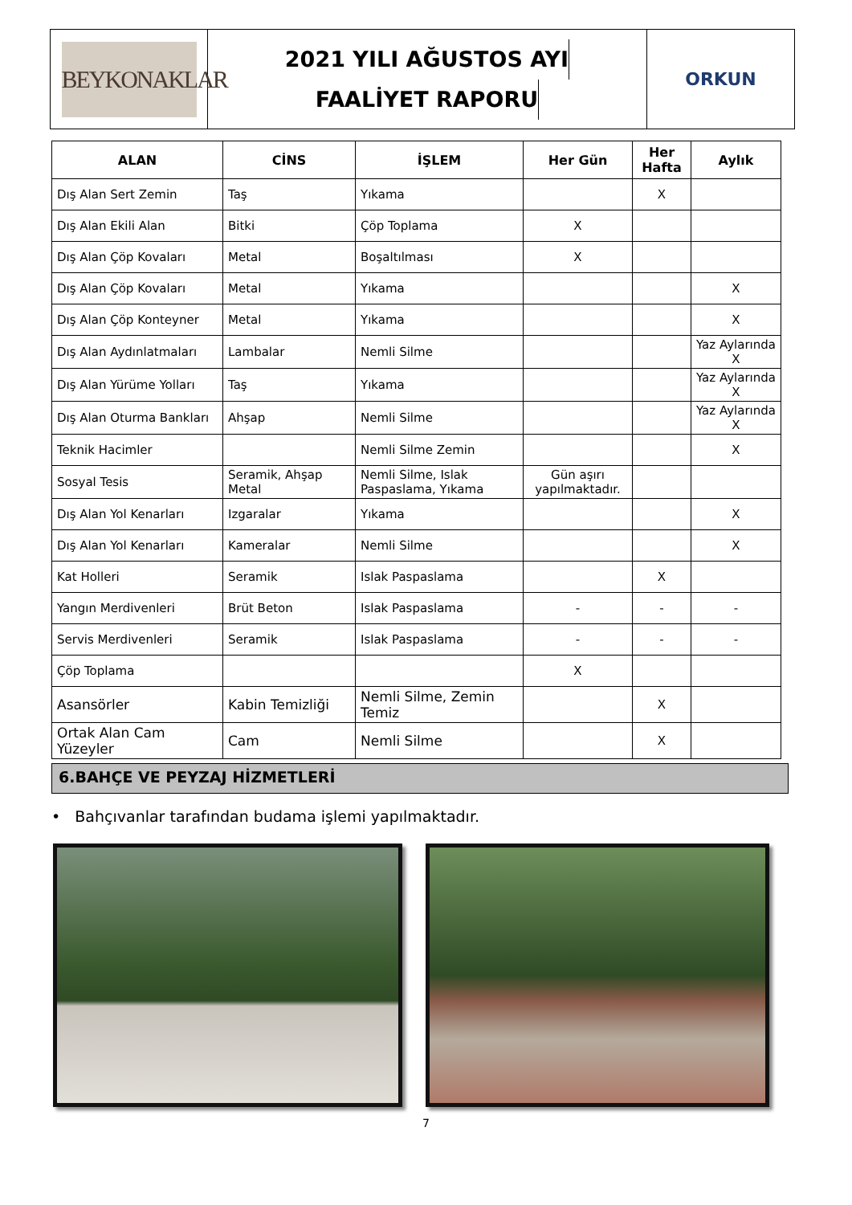BEYKONAKLAR
2021 YILI AĞUSTOS AYI
FAALİYET RAPORU
ORKUN
| ALAN | CİNS | İŞLEM | Her Gün | Her Hafta | Aylık |
| --- | --- | --- | --- | --- | --- |
| Dış Alan Sert Zemin | Taş | Yıkama | | X | |
| Dış Alan Ekili Alan | Bitki | Çöp Toplama | X | | |
| Dış Alan Çöp Kovaları | Metal | Boşaltılması | X | | |
| Dış Alan Çöp Kovaları | Metal | Yıkama | | | X |
| Dış Alan Çöp Konteyner | Metal | Yıkama | | | X |
| Dış Alan Aydınlatmaları | Lambalar | Nemli Silme | | | Yaz Aylarında X |
| Dış Alan Yürüme Yolları | Taş | Yıkama | | | Yaz Aylarında X |
| Dış Alan Oturma Bankları | Ahşap | Nemli Silme | | | Yaz Aylarında X |
| Teknik Hacimler | | Nemli Silme Zemin | | | X |
| Sosyal Tesis | Seramik, Ahşap Metal | Nemli Silme, Islak Paspaslama, Yıkama | Gün aşırı yapılmaktadır. | | |
| Dış Alan Yol Kenarları | Izgaralar | Yıkama | | | X |
| Dış Alan Yol Kenarları | Kameralar | Nemli Silme | | | X |
| Kat Holleri | Seramik | Islak Paspaslama | | X | |
| Yangın Merdivenleri | Brüt Beton | Islak Paspaslama | - | - | - |
| Servis Merdivenleri | Seramik | Islak Paspaslama | - | - | - |
| Çöp Toplama | | | X | | |
| Asansörler | Kabin Temizliği | Nemli Silme, Zemin Temiz | | X | |
| Ortak Alan Cam Yüzeyler | Cam | Nemli Silme | | X | |
6.BAHÇE VE PEYZAJ HİZMETLERİ
• Bahçıvanlar tarafından budama işlemi yapılmaktadır.
7